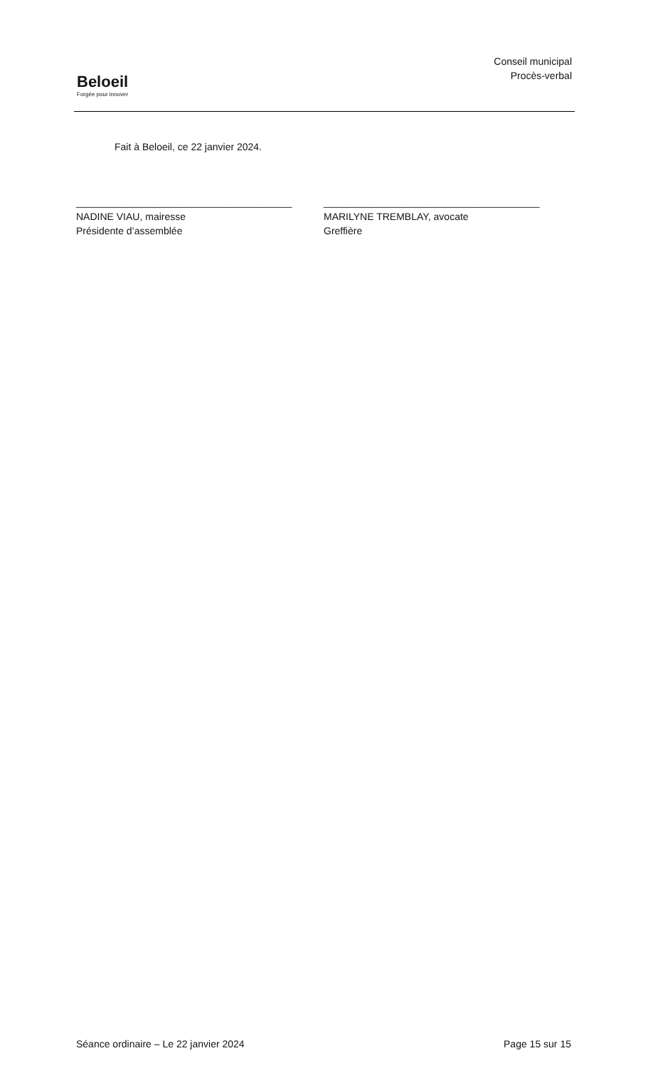Beloeil
Forgée pour innover
Conseil municipal
Procès-verbal
Fait à Beloeil, ce 22 janvier 2024.
_______________________________________
NADINE VIAU, mairesse
Présidente d’assemblée
_______________________________________
MARILYNE TREMBLAY, avocate
Greffière
Séance ordinaire – Le 22 janvier 2024 Page 15 sur 15